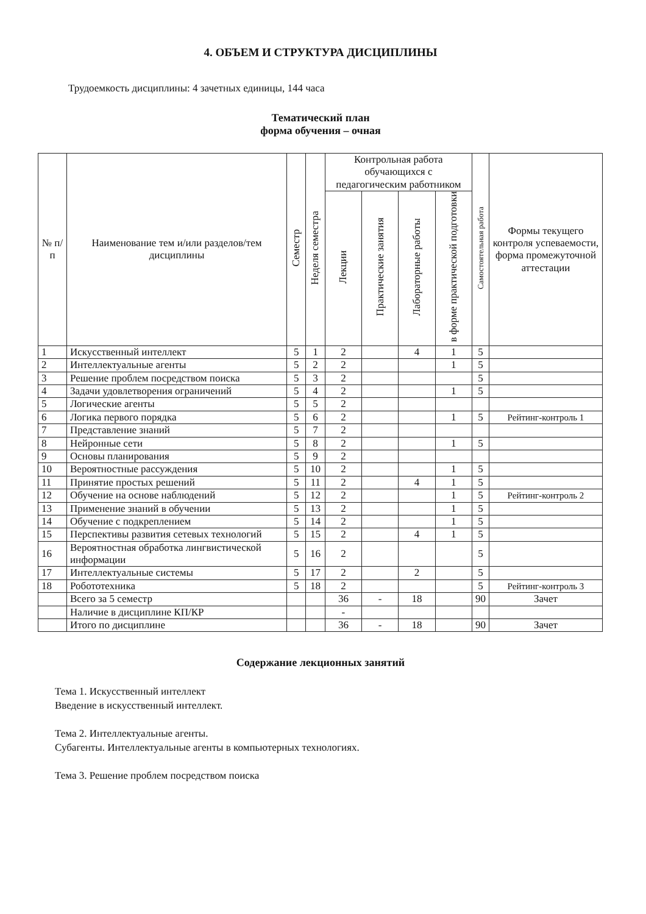4. ОБЪЕМ И СТРУКТУРА ДИСЦИПЛИНЫ
Трудоемкость дисциплины: 4 зачетных единицы, 144 часа
Тематический план
форма обучения – очная
| № п/п | Наименование тем и/или разделов/тем дисциплины | Семестр | Неделя семестра | Контрольная работа обучающихся с педагогическим работником | | | | Самостоятельная работа | Формы текущего контроля успеваемости, форма промежуточной аттестации |
| --- | --- | --- | --- | --- | --- | --- | --- | --- | --- |
| | | | | Лекции | Практические занятия | Лабораторные работы | в форме практической подготовки | | |
| 1 | Искусственный интеллект | 5 | 1 | 2 | | 4 | 1 | 5 | |
| 2 | Интеллектуальные агенты | 5 | 2 | 2 | | | 1 | 5 | |
| 3 | Решение проблем посредством поиска | 5 | 3 | 2 | | | | 5 | |
| 4 | Задачи удовлетворения ограничений | 5 | 4 | 2 | | | 1 | 5 | |
| 5 | Логические агенты | 5 | 5 | 2 | | | | | |
| 6 | Логика первого порядка | 5 | 6 | 2 | | | 1 | 5 | Рейтинг-контроль 1 |
| 7 | Представление знаний | 5 | 7 | 2 | | | | | |
| 8 | Нейронные сети | 5 | 8 | 2 | | | 1 | 5 | |
| 9 | Основы планирования | 5 | 9 | 2 | | | | | |
| 10 | Вероятностные рассуждения | 5 | 10 | 2 | | | 1 | 5 | |
| 11 | Принятие простых решений | 5 | 11 | 2 | | 4 | 1 | 5 | |
| 12 | Обучение на основе наблюдений | 5 | 12 | 2 | | | 1 | 5 | Рейтинг-контроль 2 |
| 13 | Применение знаний в обучении | 5 | 13 | 2 | | | 1 | 5 | |
| 14 | Обучение с подкреплением | 5 | 14 | 2 | | | 1 | 5 | |
| 15 | Перспективы развития сетевых технологий | 5 | 15 | 2 | | 4 | 1 | 5 | |
| 16 | Вероятностная обработка лингвистической информации | 5 | 16 | 2 | | | | 5 | |
| 17 | Интеллектуальные системы | 5 | 17 | 2 | | 2 | | 5 | |
| 18 | Робототехника | 5 | 18 | 2 | | | | 5 | Рейтинг-контроль 3 |
| | Всего за 5 семестр | | | 36 | - | 18 | | 90 | Зачет |
| | Наличие в дисциплине КП/КР | | | - | | | | | |
| | Итого по дисциплине | | | 36 | - | 18 | | 90 | Зачет |
Содержание лекционных занятий
Тема 1. Искусственный интеллект
Введение в искусственный интеллект.
Тема 2. Интеллектуальные агенты.
Субагенты. Интеллектуальные агенты в компьютерных технологиях.
Тема 3. Решение проблем посредством поиска